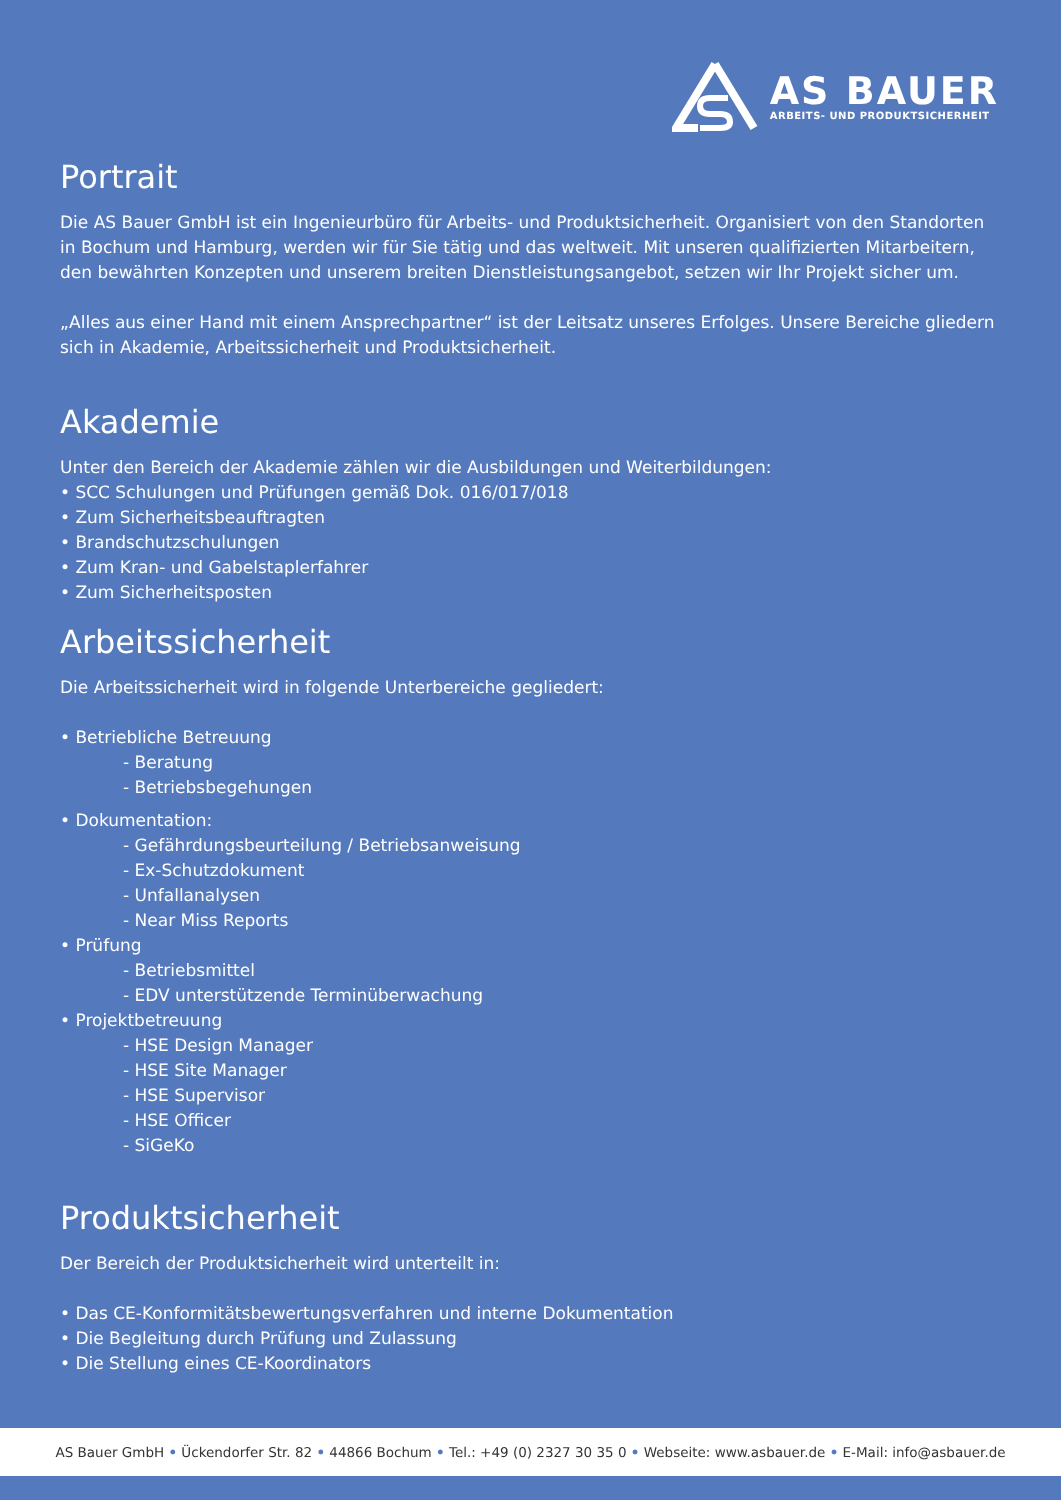AS BAUER
ARBEITS- UND PRODUKTSICHERHEIT
Portrait
Die AS Bauer GmbH ist ein Ingenieurbüro für Arbeits- und Produktsicherheit. Organisiert von den Standorten in Bochum und Hamburg, werden wir für Sie tätig und das weltweit. Mit unseren qualifizierten Mitarbeitern, den bewährten Konzepten und unserem breiten Dienstleistungsangebot, setzen wir Ihr Projekt sicher um.
„Alles aus einer Hand mit einem Ansprechpartner“ ist der Leitsatz unseres Erfolges. Unsere Bereiche gliedern sich in Akademie, Arbeitssicherheit und Produktsicherheit.
Akademie
Unter den Bereich der Akademie zählen wir die Ausbildungen und Weiterbildungen:
• SCC Schulungen und Prüfungen gemäß Dok. 016/017/018
• Zum Sicherheitsbeauftragten
• Brandschutzschulungen
• Zum Kran- und Gabelstaplerfahrer
• Zum Sicherheitsposten
Arbeitssicherheit
Die Arbeitssicherheit wird in folgende Unterbereiche gegliedert:
• Betriebliche Betreuung
- Beratung
- Betriebsbegehungen
• Dokumentation:
- Gefährdungsbeurteilung / Betriebsanweisung
- Ex-Schutzdokument
- Unfallanalysen
- Near Miss Reports
• Prüfung
- Betriebsmittel
- EDV unterstützende Terminüberwachung
• Projektbetreuung
- HSE Design Manager
- HSE Site Manager
- HSE Supervisor
- HSE Officer
- SiGeKo
Produktsicherheit
Der Bereich der Produktsicherheit wird unterteilt in:
• Das CE-Konformitätsbewertungsverfahren und interne Dokumentation
• Die Begleitung durch Prüfung und Zulassung
• Die Stellung eines CE-Koordinators
AS Bauer GmbH • Ückendorfer Str. 82 • 44866 Bochum • Tel.: +49 (0) 2327 30 35 0 • Webseite: www.asbauer.de • E-Mail: info@asbauer.de